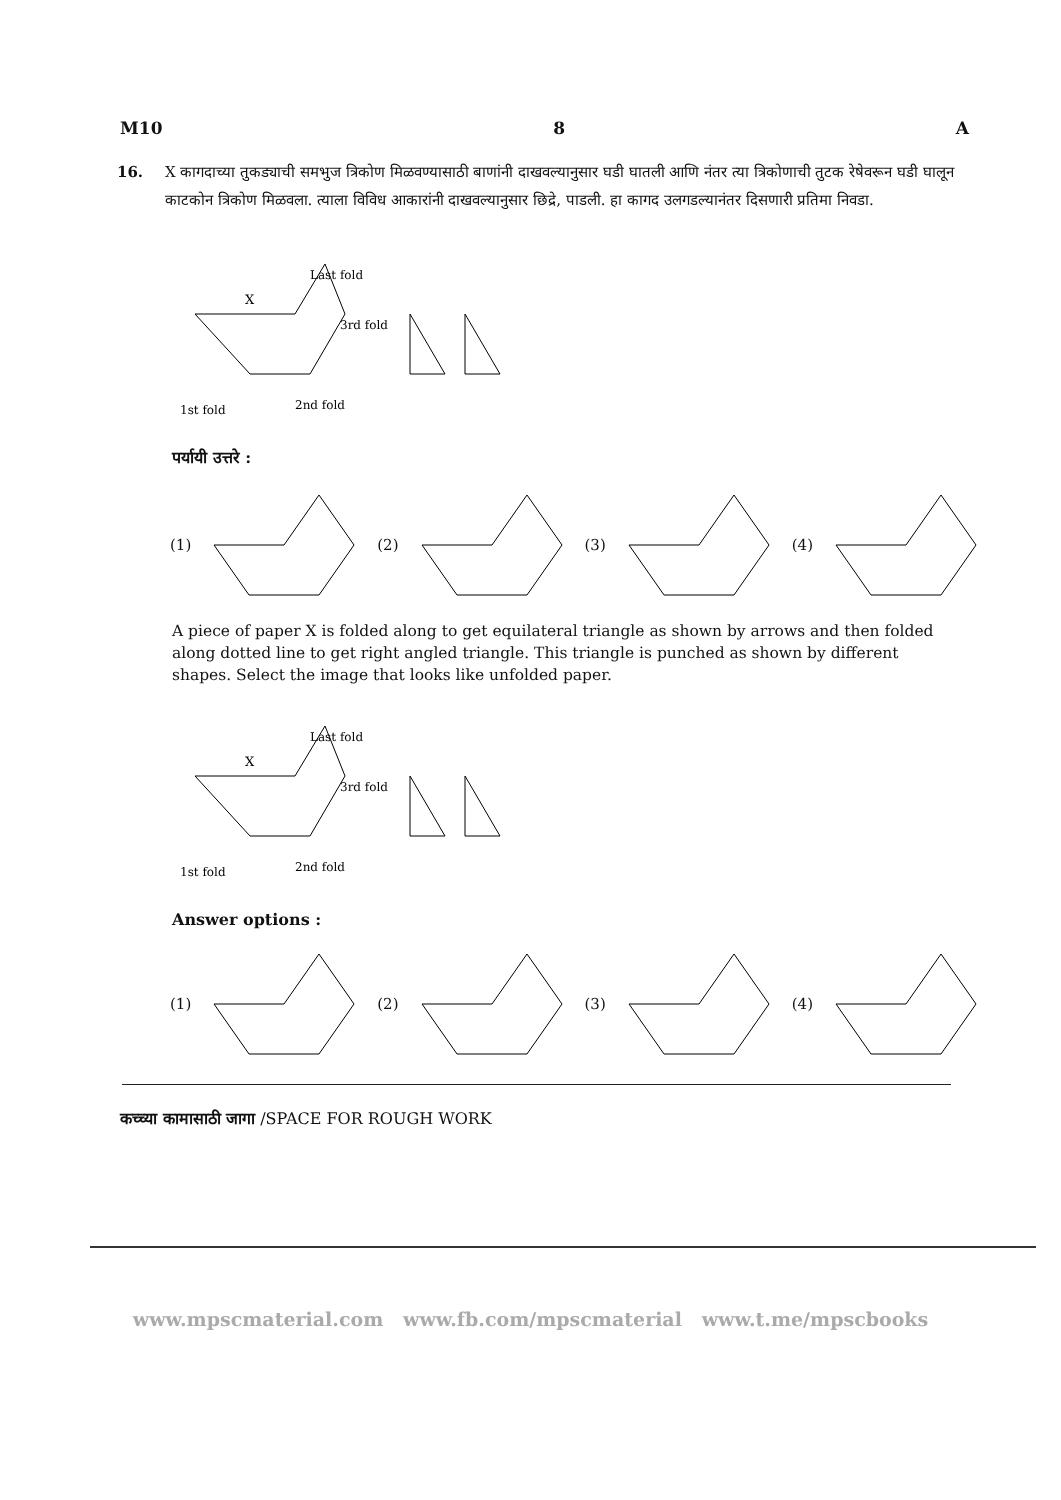M10 8 A
16. X कागदाच्या तुकड्याची समभुज त्रिकोण मिळवण्यासाठी बाणांनी दाखवल्यानुसार घडी घातली आणि नंतर त्या त्रिकोणाची तुटक रेषेवरून घडी घालून काटकोन त्रिकोण मिळवला. त्याला विविध आकारांनी दाखवल्यानुसार छिद्रे, पाडली. हा कागद उलगडल्यानंतर दिसणारी प्रतिमा निवडा.
X
Last fold
3rd fold
1st fold
2nd fold
पर्यायी उत्तरे :
(1) (2) (3) (4)
A piece of paper X is folded along to get equilateral triangle as shown by arrows and then folded along dotted line to get right angled triangle. This triangle is punched as shown by different shapes. Select the image that looks like unfolded paper.
X
Last fold
3rd fold
1st fold
2nd fold
Answer options :
(1) (2) (3) (4)
कच्च्या कामासाठी जागा /SPACE FOR ROUGH WORK
www.mpscmaterial.com www.fb.com/mpscmaterial www.t.me/mpscbooks